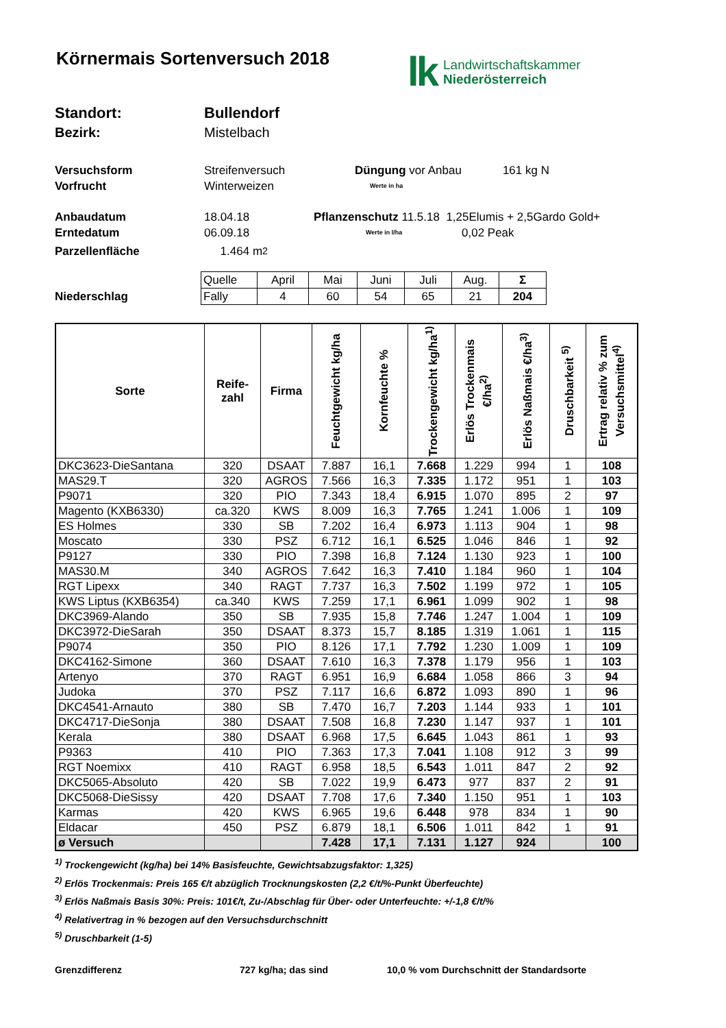Körnermais Sortenversuch 2018
lk Landwirtschaftskammer
Niederösterreich
Standort: Bullendorf
Bezirk: Mistelbach
Versuchsform Streifenversuch Düngung vor Anbau 161 kg N
Vorfrucht Winterweizen Werte in ha
Anbaudatum 18.04.18 Pflanzenschutz 11.5.18 1,25Elumis + 2,5Gardo Gold+
Erntedatum 06.09.18 Werte in l/ha 0,02 Peak
Parzellenfläche 1.464 m<sup>2</sup>
Niederschlag
| Quelle | April | Mai | Juni | Juli | Aug. | Σ |
| Fally | 4 | 60 | 54 | 65 | 21 | 204 |
| Sorte | Reife- zahl | Firma | Feuchtgewicht kg/ha | Kornfeuchte % | Trockengewicht kg/ha<sup>1)</sup> | Erlös Trockenmais €/ha<sup>2)</sup> | Erlös Naßmais €/ha<sup>3)</sup> | Druschbarkeit <sup>5)</sup> | Ertrag relativ % zum Versuchsmittel<sup>4)</sup> |
| --- | --- | --- | --- | --- | --- | --- | --- | --- | --- |
| DKC3623-DieSantana | 320 | DSAAT | 7.887 | 16,1 | 7.668 | 1.229 | 994 | 1 | 108 |
| MAS29.T | 320 | AGROS | 7.566 | 16,3 | 7.335 | 1.172 | 951 | 1 | 103 |
| P9071 | 320 | PIO | 7.343 | 18,4 | 6.915 | 1.070 | 895 | 2 | 97 |
| Magento (KXB6330) | ca.320 | KWS | 8.009 | 16,3 | 7.765 | 1.241 | 1.006 | 1 | 109 |
| ES Holmes | 330 | SB | 7.202 | 16,4 | 6.973 | 1.113 | 904 | 1 | 98 |
| Moscato | 330 | PSZ | 6.712 | 16,1 | 6.525 | 1.046 | 846 | 1 | 92 |
| P9127 | 330 | PIO | 7.398 | 16,8 | 7.124 | 1.130 | 923 | 1 | 100 |
| MAS30.M | 340 | AGROS | 7.642 | 16,3 | 7.410 | 1.184 | 960 | 1 | 104 |
| RGT Lipexx | 340 | RAGT | 7.737 | 16,3 | 7.502 | 1.199 | 972 | 1 | 105 |
| KWS Liptus (KXB6354) | ca.340 | KWS | 7.259 | 17,1 | 6.961 | 1.099 | 902 | 1 | 98 |
| DKC3969-Alando | 350 | SB | 7.935 | 15,8 | 7.746 | 1.247 | 1.004 | 1 | 109 |
| DKC3972-DieSarah | 350 | DSAAT | 8.373 | 15,7 | 8.185 | 1.319 | 1.061 | 1 | 115 |
| P9074 | 350 | PIO | 8.126 | 17,1 | 7.792 | 1.230 | 1.009 | 1 | 109 |
| DKC4162-Simone | 360 | DSAAT | 7.610 | 16,3 | 7.378 | 1.179 | 956 | 1 | 103 |
| Artenyo | 370 | RAGT | 6.951 | 16,9 | 6.684 | 1.058 | 866 | 3 | 94 |
| Judoka | 370 | PSZ | 7.117 | 16,6 | 6.872 | 1.093 | 890 | 1 | 96 |
| DKC4541-Arnauto | 380 | SB | 7.470 | 16,7 | 7.203 | 1.144 | 933 | 1 | 101 |
| DKC4717-DieSonja | 380 | DSAAT | 7.508 | 16,8 | 7.230 | 1.147 | 937 | 1 | 101 |
| Kerala | 380 | DSAAT | 6.968 | 17,5 | 6.645 | 1.043 | 861 | 1 | 93 |
| P9363 | 410 | PIO | 7.363 | 17,3 | 7.041 | 1.108 | 912 | 3 | 99 |
| RGT Noemixx | 410 | RAGT | 6.958 | 18,5 | 6.543 | 1.011 | 847 | 2 | 92 |
| DKC5065-Absoluto | 420 | SB | 7.022 | 19,9 | 6.473 | 977 | 837 | 2 | 91 |
| DKC5068-DieSissy | 420 | DSAAT | 7.708 | 17,6 | 7.340 | 1.150 | 951 | 1 | 103 |
| Karmas | 420 | KWS | 6.965 | 19,6 | 6.448 | 978 | 834 | 1 | 90 |
| Eldacar | 450 | PSZ | 6.879 | 18,1 | 6.506 | 1.011 | 842 | 1 | 91 |
| ø Versuch | | | 7.428 | 17,1 | 7.131 | 1.127 | 924 | | 100 |
<sup>1)</sup> Trockengewicht (kg/ha) bei 14% Basisfeuchte, Gewichtsabzugsfaktor: 1,325)
<sup>2)</sup> Erlös Trockenmais: Preis 165 €/t abzüglich Trocknungskosten (2,2 €/t/%-Punkt Überfeuchte)
<sup>3)</sup> Erlös Naßmais Basis 30%: Preis: 101€/t, Zu-/Abschlag für Über- oder Unterfeuchte: +/-1,8 €/t/%
<sup>4)</sup> Relativertrag in % bezogen auf den Versuchsdurchschnitt
<sup>5)</sup> Druschbarkeit (1-5)
Grenzdifferenz 727 kg/ha; das sind 10,0 % vom Durchschnitt der Standardsorte